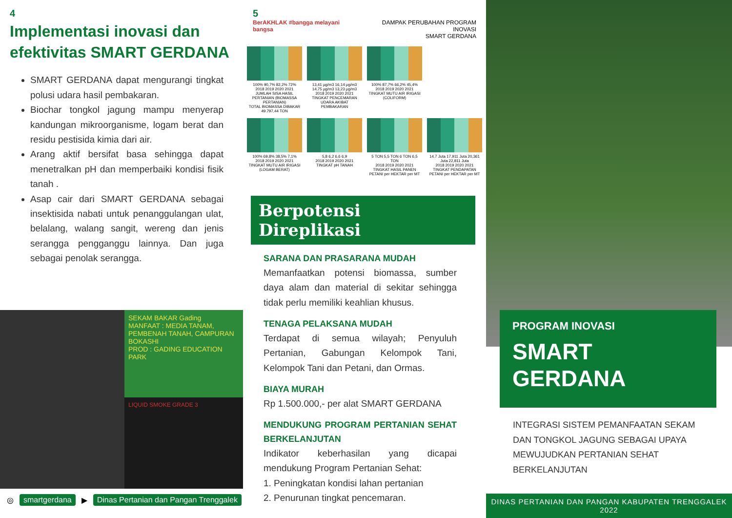4
Implementasi inovasi dan efektivitas SMART GERDANA
SMART GERDANA dapat mengurangi tingkat polusi udara hasil pembakaran.
Biochar tongkol jagung mampu menyerap kandungan mikroorganisme, logam berat dan residu pestisida kimia dari air.
Arang aktif bersifat basa sehingga dapat menetralkan pH dan memperbaiki kondisi fisik tanah .
Asap cair dari SMART GERDANA sebagai insektisida nabati untuk penanggulangan ulat, belalang, walang sangit, wereng dan jenis serangga pengganggu lainnya. Dan juga sebagai penolak serangga.
SEKAM BAKAR Gading
MANFAAT : MEDIA TANAM, PEMBENAH TANAH, CAMPURAN BOKASHI
PROD : GADING EDUCATION PARK
LIQUID SMOKE GRADE 3
◎ smartgerdana ▶ Dinas Pertanian dan Pangan Trenggalek
5
BerAKHLAK #bangga melayani bangsa DAMPAK PERUBAHAN PROGRAM INOVASI
SMART GERDANA
100% 90,7% 82,2% 72%
2018 2019 2020 2021
JUMLAH SISA HASIL PERTANIAN (BIOMASSA PERTANIAN)
TOTAL BIOMASSA DIBAKAR 49.797,44 TON
13,41 µg/m3 16,14 µg/m3 14,75 µg/m3 13,23 µg/m3
2018 2019 2020 2021
TINGKAT PENCEMARAN UDARA AKIBAT PEMBAKARAN
100% 87,7% 66,2% 45,4%
2018 2019 2020 2021
TINGKAT MUTU AIR IRIGASI (COLIFORM)
100% 69,8% 38,5% 7,1%
2018 2019 2020 2021
TINGKAT MUTU AIR IRIGASI (LOGAM BERAT)
5,8 6,2 6,6 6,9
2018 2019 2020 2021
TINGKAT pH TANAH
5 TON 5,5 TON 6 TON 6,5 TON
2018 2019 2020 2021
TINGKAT HASIL PANEN PETANI per HEKTAR per MT
14,7 Juta 17,911 Juta 20,361 Juta 22,811 Juta
2018 2019 2020 2021
TINGKAT PENDAPATAN PETANI per HEKTAR per MT
Berpotensi Direplikasi
SARANA DAN PRASARANA MUDAH
Memanfaatkan potensi biomassa, sumber daya alam dan material di sekitar sehingga tidak perlu memiliki keahlian khusus.
TENAGA PELAKSANA MUDAH
Terdapat di semua wilayah; Penyuluh Pertanian, Gabungan Kelompok Tani, Kelompok Tani dan Petani, dan Ormas.
BIAYA MURAH
Rp 1.500.000,- per alat SMART GERDANA
MENDUKUNG PROGRAM PERTANIAN SEHAT BERKELANJUTAN
Indikator keberhasilan yang dicapai mendukung Program Pertanian Sehat:
1. Peningkatan kondisi lahan pertanian
2. Penurunan tingkat pencemaran.
PROGRAM INOVASI
SMART
GERDANA
INTEGRASI SISTEM PEMANFAATAN SEKAM
DAN TONGKOL JAGUNG SEBAGAI UPAYA
MEWUJUDKAN PERTANIAN SEHAT BERKELANJUTAN
DINAS PERTANIAN DAN PANGAN KABUPATEN TRENGGALEK
2022